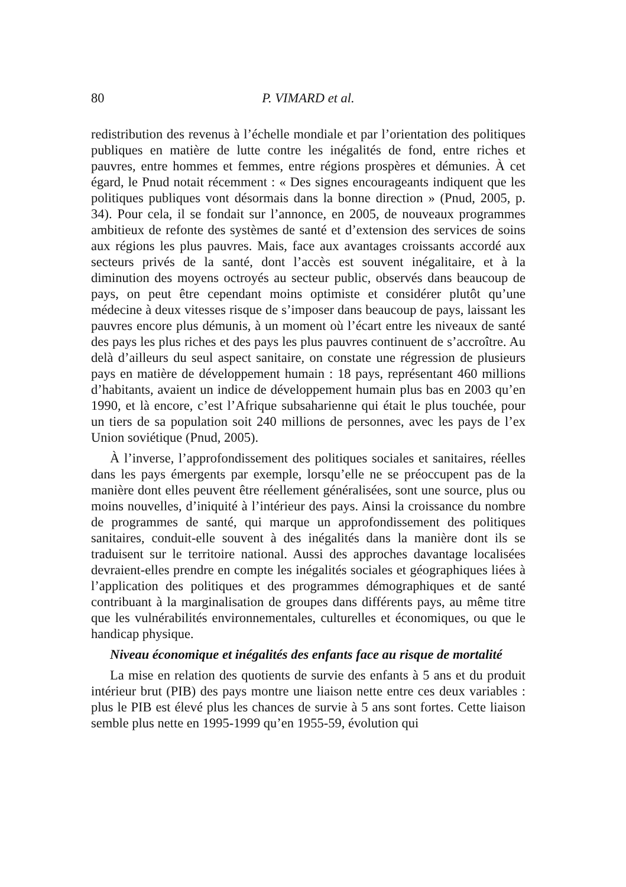80 P. VIMARD et al.
redistribution des revenus à l’échelle mondiale et par l’orientation des politiques publiques en matière de lutte contre les inégalités de fond, entre riches et pauvres, entre hommes et femmes, entre régions prospères et démunies. À cet égard, le Pnud notait récemment : « Des signes encourageants indiquent que les politiques publiques vont désormais dans la bonne direction » (Pnud, 2005, p. 34). Pour cela, il se fondait sur l’annonce, en 2005, de nouveaux programmes ambitieux de refonte des systèmes de santé et d’extension des services de soins aux régions les plus pauvres. Mais, face aux avantages croissants accordé aux secteurs privés de la santé, dont l’accès est souvent inégalitaire, et à la diminution des moyens octroyés au secteur public, observés dans beaucoup de pays, on peut être cependant moins optimiste et considérer plutôt qu’une médecine à deux vitesses risque de s’imposer dans beaucoup de pays, laissant les pauvres encore plus démunis, à un moment où l’écart entre les niveaux de santé des pays les plus riches et des pays les plus pauvres continuent de s’accroître. Au delà d’ailleurs du seul aspect sanitaire, on constate une régression de plusieurs pays en matière de développement humain : 18 pays, représentant 460 millions d’habitants, avaient un indice de développement humain plus bas en 2003 qu’en 1990, et là encore, c’est l’Afrique subsaharienne qui était le plus touchée, pour un tiers de sa population soit 240 millions de personnes, avec les pays de l’ex Union soviétique (Pnud, 2005).
À l’inverse, l’approfondissement des politiques sociales et sanitaires, réelles dans les pays émergents par exemple, lorsqu’elle ne se préoccupent pas de la manière dont elles peuvent être réellement généralisées, sont une source, plus ou moins nouvelles, d’iniquité à l’intérieur des pays. Ainsi la croissance du nombre de programmes de santé, qui marque un approfondissement des politiques sanitaires, conduit-elle souvent à des inégalités dans la manière dont ils se traduisent sur le territoire national. Aussi des approches davantage localisées devraient-elles prendre en compte les inégalités sociales et géographiques liées à l’application des politiques et des programmes démographiques et de santé contribuant à la marginalisation de groupes dans différents pays, au même titre que les vulnérabilités environnementales, culturelles et économiques, ou que le handicap physique.
Niveau économique et inégalités des enfants face au risque de mortalité
La mise en relation des quotients de survie des enfants à 5 ans et du produit intérieur brut (PIB) des pays montre une liaison nette entre ces deux variables : plus le PIB est élevé plus les chances de survie à 5 ans sont fortes. Cette liaison semble plus nette en 1995-1999 qu’en 1955-59, évolution qui